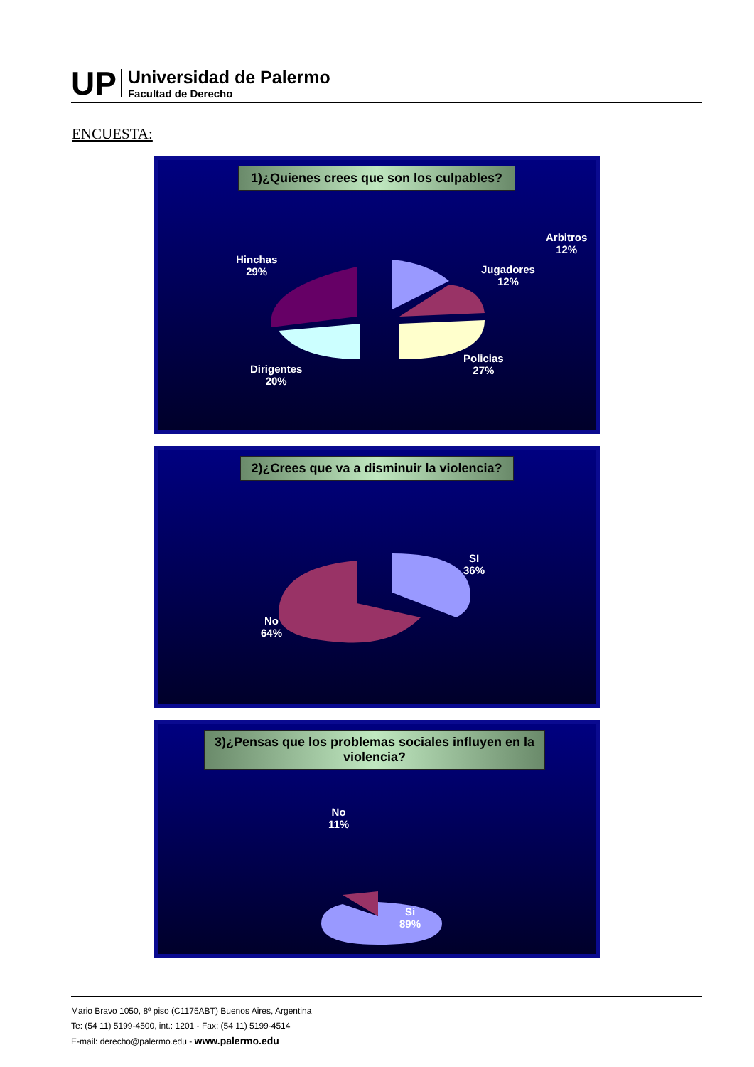UP
Universidad de Palermo
Facultad de Derecho
ENCUESTA:
1)¿Quienes crees que son los culpables?
Arbitros
12%
Hinchas
29%
Jugadores
12%
Policias
27%
Dirigentes
20%
2)¿Crees que va a disminuir la violencia?
SI
36%
No
64%
3)¿Pensas que los problemas sociales influyen en la violencia?
No
11%
Si
89%
Mario Bravo 1050, 8º piso (C1175ABT) Buenos Aires, Argentina
Te: (54 11) 5199-4500, int.: 1201 - Fax: (54 11) 5199-4514
E-mail: derecho@palermo.edu - www.palermo.edu